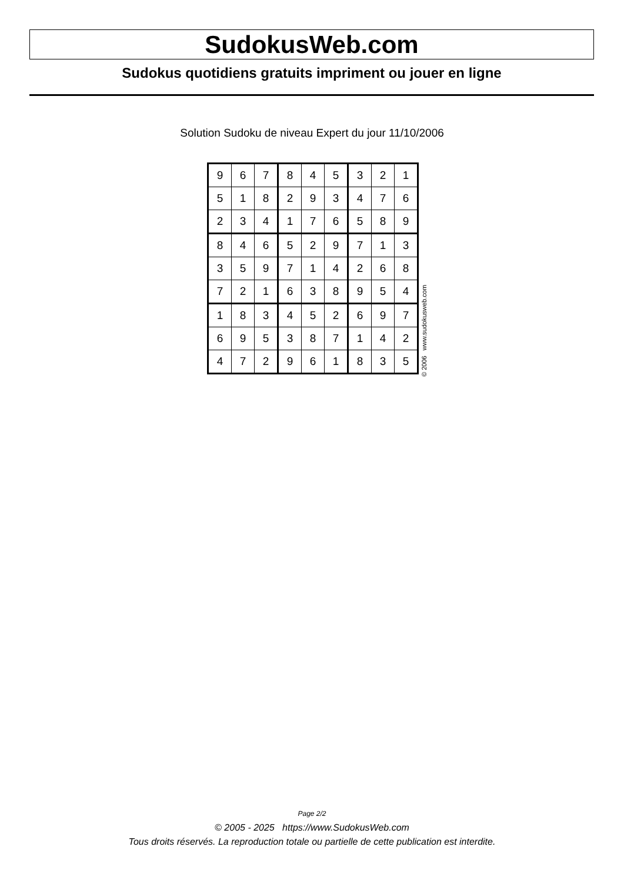SudokusWeb.com
Sudokus quotidiens gratuits impriment ou jouer en ligne
Solution Sudoku de niveau Expert du jour 11/10/2006
| 9 | 6 | 7 | 8 | 4 | 5 | 3 | 2 | 1 |
| 5 | 1 | 8 | 2 | 9 | 3 | 4 | 7 | 6 |
| 2 | 3 | 4 | 1 | 7 | 6 | 5 | 8 | 9 |
| 8 | 4 | 6 | 5 | 2 | 9 | 7 | 1 | 3 |
| 3 | 5 | 9 | 7 | 1 | 4 | 2 | 6 | 8 |
| 7 | 2 | 1 | 6 | 3 | 8 | 9 | 5 | 4 |
| 1 | 8 | 3 | 4 | 5 | 2 | 6 | 9 | 7 |
| 6 | 9 | 5 | 3 | 8 | 7 | 1 | 4 | 2 |
| 4 | 7 | 2 | 9 | 6 | 1 | 8 | 3 | 5 |
© 2006 www.sudokusweb.com
Page 2/2
© 2005 - 2025 https://www.SudokusWeb.com
Tous droits réservés. La reproduction totale ou partielle de cette publication est interdite.